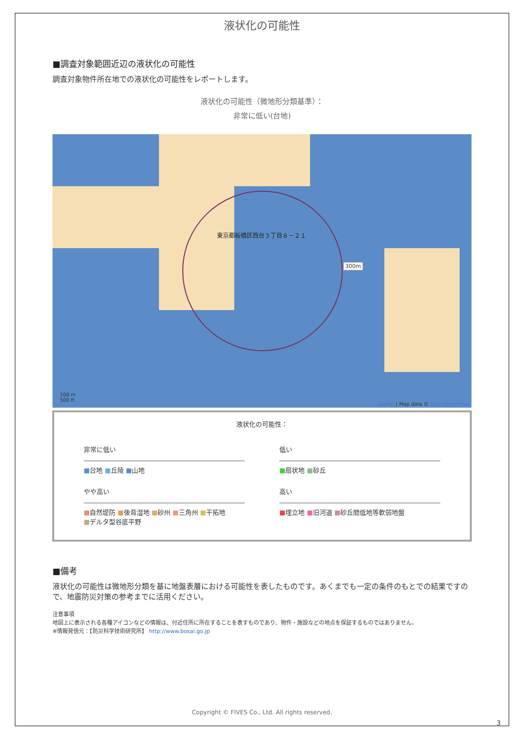液状化の可能性
■調査対象範囲近辺の液状化の可能性
調査対象物件所在地での液状化の可能性をレポートします。
液状化の可能性（微地形分類基準）：
非常に低い(台地)
東京都板橋区西台３丁目８－２１
300m
100 m
500 ft
Leaflet | Map data © OpenStreetMap
液状化の可能性：
非常に低い
低い
■台地 ■丘陵 ■山地
■扇状地 ■砂丘
やや高い
高い
■自然堤防 ■後背湿地 ■砂州 ■三角州 ■干拓地
■デルタ型谷底平野
■埋立地 ■旧河道 ■砂丘間低地等軟弱地盤
■備考
液状化の可能性は微地形分類を基に地盤表層における可能性を表したものです。あくまでも一定の条件のもとでの結果ですので、地震防災対策の参考までに活用ください。
注意事項
地図上に表示される各種アイコンなどの情報は、付近住所に所在することを表すものであり、物件・施設などの地点を保証するものではありません。
※情報発信元：【防災科学技術研究所】 http://www.bosai.go.jp
Copyright © FIVES Co., Ltd. All rights reserved.
3